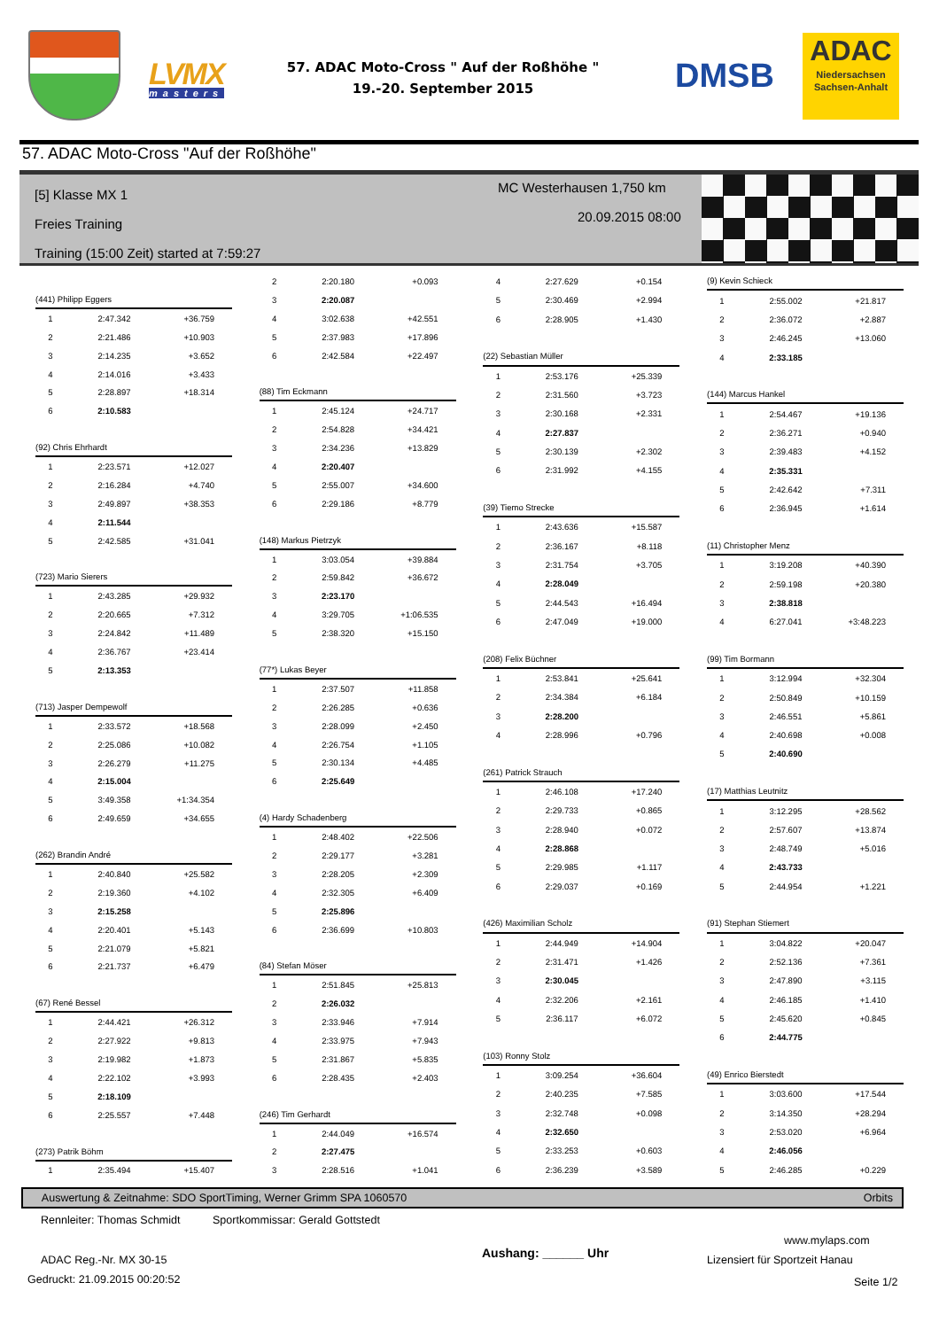LVMX
masters
57. ADAC Moto-Cross " Auf der Roßhöhe "
19.-20. September 2015
DMSB
ADAC
Niedersachsen
Sachsen-Anhalt
57. ADAC Moto-Cross "Auf der Roßhöhe"
[5] Klasse MX 1
Freies Training
Training (15:00 Zeit) started at 7:59:27
MC Westerhausen 1,750 km
20.09.2015 08:00
| (441) Philipp Eggers | | |
| 1 | 2:47.342 | +36.759 |
| 2 | 2:21.486 | +10.903 |
| 3 | 2:14.235 | +3.652 |
| 4 | 2:14.016 | +3.433 |
| 5 | 2:28.897 | +18.314 |
| 6 | 2:10.583 | |
| (92) Chris Ehrhardt | | |
| 1 | 2:23.571 | +12.027 |
| 2 | 2:16.284 | +4.740 |
| 3 | 2:49.897 | +38.353 |
| 4 | 2:11.544 | |
| 5 | 2:42.585 | +31.041 |
| (723) Mario Sierers | | |
| 1 | 2:43.285 | +29.932 |
| 2 | 2:20.665 | +7.312 |
| 3 | 2:24.842 | +11.489 |
| 4 | 2:36.767 | +23.414 |
| 5 | 2:13.353 | |
| (713) Jasper Dempewolf | | |
| 1 | 2:33.572 | +18.568 |
| 2 | 2:25.086 | +10.082 |
| 3 | 2:26.279 | +11.275 |
| 4 | 2:15.004 | |
| 5 | 3:49.358 | +1:34.354 |
| 6 | 2:49.659 | +34.655 |
| (262) Brandin André | | |
| 1 | 2:40.840 | +25.582 |
| 2 | 2:19.360 | +4.102 |
| 3 | 2:15.258 | |
| 4 | 2:20.401 | +5.143 |
| 5 | 2:21.079 | +5.821 |
| 6 | 2:21.737 | +6.479 |
| (67) René Bessel | | |
| 1 | 2:44.421 | +26.312 |
| 2 | 2:27.922 | +9.813 |
| 3 | 2:19.982 | +1.873 |
| 4 | 2:22.102 | +3.993 |
| 5 | 2:18.109 | |
| 6 | 2:25.557 | +7.448 |
| (273) Patrik Böhm | | |
| 1 | 2:35.494 | +15.407 |
| 2 | 2:20.180 | +0.093 |
| 3 | 2:20.087 | |
| 4 | 3:02.638 | +42.551 |
| 5 | 2:37.983 | +17.896 |
| 6 | 2:42.584 | +22.497 |
| (88) Tim Eckmann | | |
| 1 | 2:45.124 | +24.717 |
| 2 | 2:54.828 | +34.421 |
| 3 | 2:34.236 | +13.829 |
| 4 | 2:20.407 | |
| 5 | 2:55.007 | +34.600 |
| 6 | 2:29.186 | +8.779 |
| (148) Markus Pietrzyk | | |
| 1 | 3:03.054 | +39.884 |
| 2 | 2:59.842 | +36.672 |
| 3 | 2:23.170 | |
| 4 | 3:29.705 | +1:06.535 |
| 5 | 2:38.320 | +15.150 |
| (77*) Lukas Beyer | | |
| 1 | 2:37.507 | +11.858 |
| 2 | 2:26.285 | +0.636 |
| 3 | 2:28.099 | +2.450 |
| 4 | 2:26.754 | +1.105 |
| 5 | 2:30.134 | +4.485 |
| 6 | 2:25.649 | |
| (4) Hardy Schadenberg | | |
| 1 | 2:48.402 | +22.506 |
| 2 | 2:29.177 | +3.281 |
| 3 | 2:28.205 | +2.309 |
| 4 | 2:32.305 | +6.409 |
| 5 | 2:25.896 | |
| 6 | 2:36.699 | +10.803 |
| (84) Stefan Möser | | |
| 1 | 2:51.845 | +25.813 |
| 2 | 2:26.032 | |
| 3 | 2:33.946 | +7.914 |
| 4 | 2:33.975 | +7.943 |
| 5 | 2:31.867 | +5.835 |
| 6 | 2:28.435 | +2.403 |
| (246) Tim Gerhardt | | |
| 1 | 2:44.049 | +16.574 |
| 2 | 2:27.475 | |
| 3 | 2:28.516 | +1.041 |
| 4 | 2:27.629 | +0.154 |
| 5 | 2:30.469 | +2.994 |
| 6 | 2:28.905 | +1.430 |
| (22) Sebastian Müller | | |
| 1 | 2:53.176 | +25.339 |
| 2 | 2:31.560 | +3.723 |
| 3 | 2:30.168 | +2.331 |
| 4 | 2:27.837 | |
| 5 | 2:30.139 | +2.302 |
| 6 | 2:31.992 | +4.155 |
| (39) Tiemo Strecke | | |
| 1 | 2:43.636 | +15.587 |
| 2 | 2:36.167 | +8.118 |
| 3 | 2:31.754 | +3.705 |
| 4 | 2:28.049 | |
| 5 | 2:44.543 | +16.494 |
| 6 | 2:47.049 | +19.000 |
| (208) Felix Büchner | | |
| 1 | 2:53.841 | +25.641 |
| 2 | 2:34.384 | +6.184 |
| 3 | 2:28.200 | |
| 4 | 2:28.996 | +0.796 |
| (261) Patrick Strauch | | |
| 1 | 2:46.108 | +17.240 |
| 2 | 2:29.733 | +0.865 |
| 3 | 2:28.940 | +0.072 |
| 4 | 2:28.868 | |
| 5 | 2:29.985 | +1.117 |
| 6 | 2:29.037 | +0.169 |
| (426) Maximilian Scholz | | |
| 1 | 2:44.949 | +14.904 |
| 2 | 2:31.471 | +1.426 |
| 3 | 2:30.045 | |
| 4 | 2:32.206 | +2.161 |
| 5 | 2:36.117 | +6.072 |
| (103) Ronny Stolz | | |
| 1 | 3:09.254 | +36.604 |
| 2 | 2:40.235 | +7.585 |
| 3 | 2:32.748 | +0.098 |
| 4 | 2:32.650 | |
| 5 | 2:33.253 | +0.603 |
| 6 | 2:36.239 | +3.589 |
| (9) Kevin Schieck | | |
| 1 | 2:55.002 | +21.817 |
| 2 | 2:36.072 | +2.887 |
| 3 | 2:46.245 | +13.060 |
| 4 | 2:33.185 | |
| (144) Marcus Hankel | | |
| 1 | 2:54.467 | +19.136 |
| 2 | 2:36.271 | +0.940 |
| 3 | 2:39.483 | +4.152 |
| 4 | 2:35.331 | |
| 5 | 2:42.642 | +7.311 |
| 6 | 2:36.945 | +1.614 |
| (11) Christopher Menz | | |
| 1 | 3:19.208 | +40.390 |
| 2 | 2:59.198 | +20.380 |
| 3 | 2:38.818 | |
| 4 | 6:27.041 | +3:48.223 |
| (99) Tim Bormann | | |
| 1 | 3:12.994 | +32.304 |
| 2 | 2:50.849 | +10.159 |
| 3 | 2:46.551 | +5.861 |
| 4 | 2:40.698 | +0.008 |
| 5 | 2:40.690 | |
| (17) Matthias Leutnitz | | |
| 1 | 3:12.295 | +28.562 |
| 2 | 2:57.607 | +13.874 |
| 3 | 2:48.749 | +5.016 |
| 4 | 2:43.733 | |
| 5 | 2:44.954 | +1.221 |
| (91) Stephan Stiemert | | |
| 1 | 3:04.822 | +20.047 |
| 2 | 2:52.136 | +7.361 |
| 3 | 2:47.890 | +3.115 |
| 4 | 2:46.185 | +1.410 |
| 5 | 2:45.620 | +0.845 |
| 6 | 2:44.775 | |
| (49) Enrico Bierstedt | | |
| 1 | 3:03.600 | +17.544 |
| 2 | 3:14.350 | +28.294 |
| 3 | 2:53.020 | +6.964 |
| 4 | 2:46.056 | |
| 5 | 2:46.285 | +0.229 |
Auswertung & Zeitnahme: SDO SportTiming, Werner Grimm SPA 1060570 Orbits
Rennleiter: Thomas Schmidt
Sportkommissar: Gerald Gottstedt
www.mylaps.com
ADAC Reg.-Nr. MX 30-15 Aushang: ______ Uhr Lizensiert für Sportzeit Hanau
Gedruckt: 21.09.2015 00:20:52 Seite 1/2